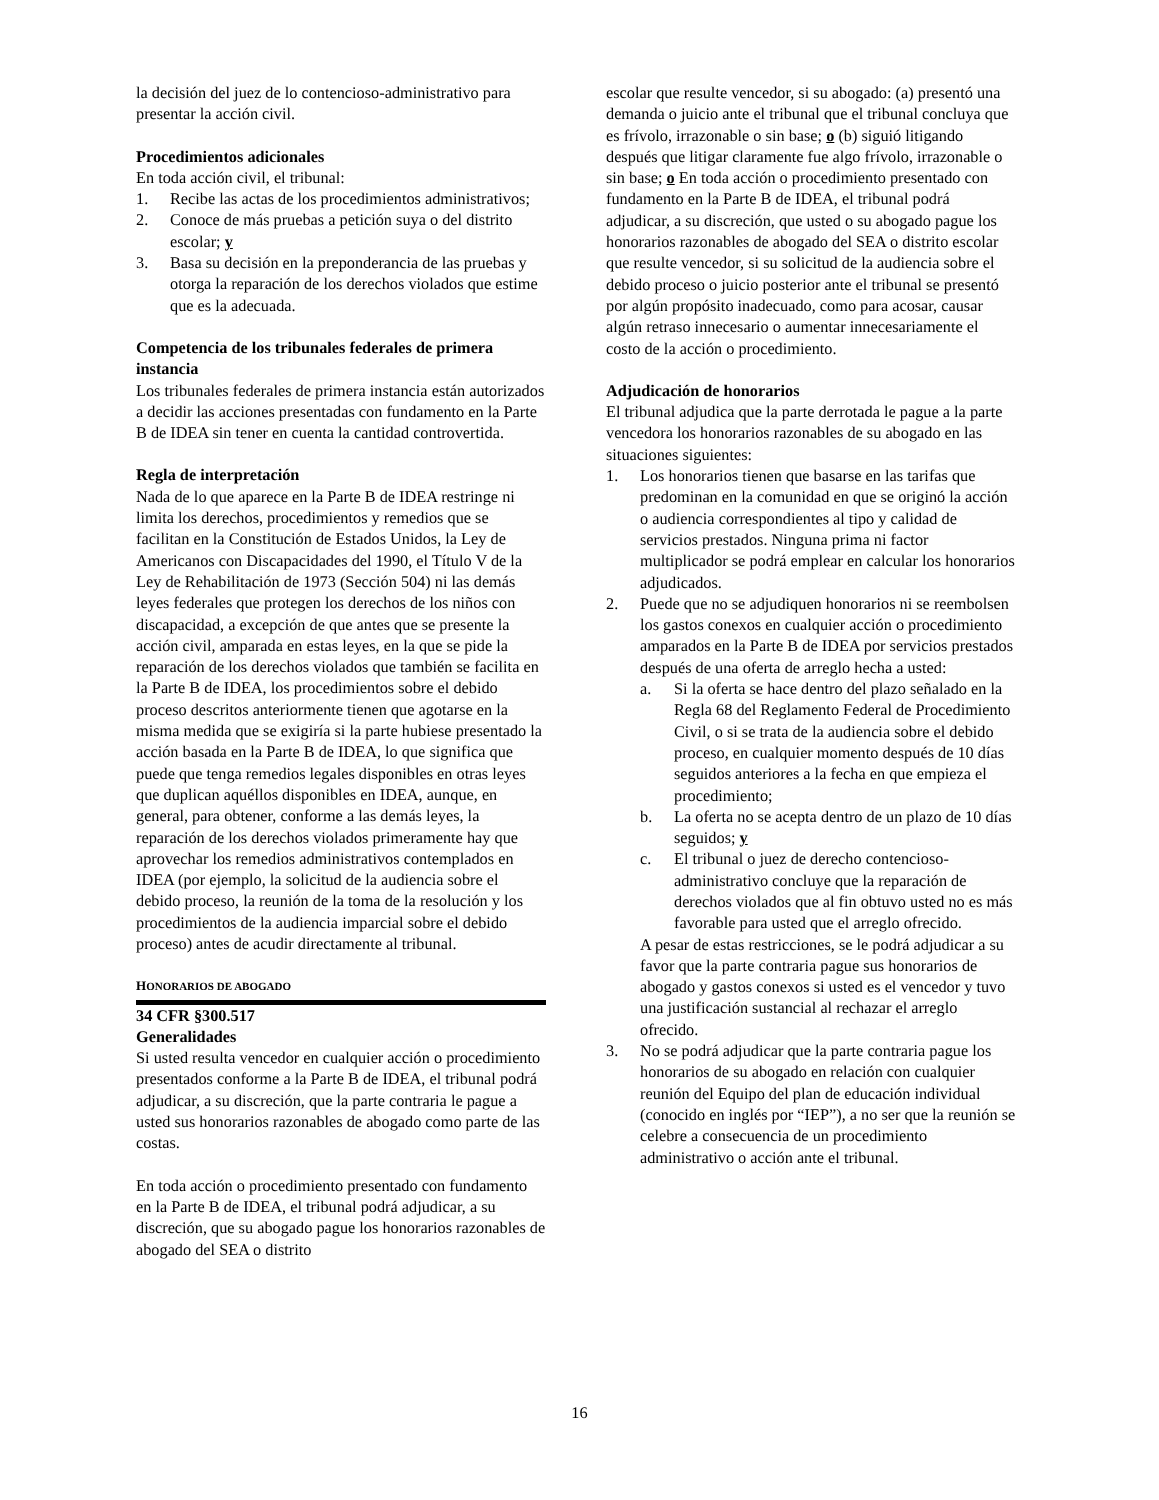la decisión del juez de lo contencioso-administrativo para presentar la acción civil.
Procedimientos adicionales
En toda acción civil, el tribunal:
1. Recibe las actas de los procedimientos administrativos;
2. Conoce de más pruebas a petición suya o del distrito escolar; y
3. Basa su decisión en la preponderancia de las pruebas y otorga la reparación de los derechos violados que estime que es la adecuada.
Competencia de los tribunales federales de primera instancia
Los tribunales federales de primera instancia están autorizados a decidir las acciones presentadas con fundamento en la Parte B de IDEA sin tener en cuenta la cantidad controvertida.
Regla de interpretación
Nada de lo que aparece en la Parte B de IDEA restringe ni limita los derechos, procedimientos y remedios que se facilitan en la Constitución de Estados Unidos, la Ley de Americanos con Discapacidades del 1990, el Título V de la Ley de Rehabilitación de 1973 (Sección 504) ni las demás leyes federales que protegen los derechos de los niños con discapacidad, a excepción de que antes que se presente la acción civil, amparada en estas leyes, en la que se pide la reparación de los derechos violados que también se facilita en la Parte B de IDEA, los procedimientos sobre el debido proceso descritos anteriormente tienen que agotarse en la misma medida que se exigiría si la parte hubiese presentado la acción basada en la Parte B de IDEA, lo que significa que puede que tenga remedios legales disponibles en otras leyes que duplican aquéllos disponibles en IDEA, aunque, en general, para obtener, conforme a las demás leyes, la reparación de los derechos violados primeramente hay que aprovechar los remedios administrativos contemplados en IDEA (por ejemplo, la solicitud de la audiencia sobre el debido proceso, la reunión de la toma de la resolución y los procedimientos de la audiencia imparcial sobre el debido proceso) antes de acudir directamente al tribunal.
HONORARIOS DE ABOGADO
34 CFR §300.517
Generalidades
Si usted resulta vencedor en cualquier acción o procedimiento presentados conforme a la Parte B de IDEA, el tribunal podrá adjudicar, a su discreción, que la parte contraria le pague a usted sus honorarios razonables de abogado como parte de las costas.
En toda acción o procedimiento presentado con fundamento en la Parte B de IDEA, el tribunal podrá adjudicar, a su discreción, que su abogado pague los honorarios razonables de abogado del SEA o distrito
escolar que resulte vencedor, si su abogado: (a) presentó una demanda o juicio ante el tribunal que el tribunal concluya que es frívolo, irrazonable o sin base; o (b) siguió litigando después que litigar claramente fue algo frívolo, irrazonable o sin base; o En toda acción o procedimiento presentado con fundamento en la Parte B de IDEA, el tribunal podrá adjudicar, a su discreción, que usted o su abogado pague los honorarios razonables de abogado del SEA o distrito escolar que resulte vencedor, si su solicitud de la audiencia sobre el debido proceso o juicio posterior ante el tribunal se presentó por algún propósito inadecuado, como para acosar, causar algún retraso innecesario o aumentar innecesariamente el costo de la acción o procedimiento.
Adjudicación de honorarios
El tribunal adjudica que la parte derrotada le pague a la parte vencedora los honorarios razonables de su abogado en las situaciones siguientes:
1. Los honorarios tienen que basarse en las tarifas que predominan en la comunidad en que se originó la acción o audiencia correspondientes al tipo y calidad de servicios prestados. Ninguna prima ni factor multiplicador se podrá emplear en calcular los honorarios adjudicados.
2. Puede que no se adjudiquen honorarios ni se reembolsen los gastos conexos en cualquier acción o procedimiento amparados en la Parte B de IDEA por servicios prestados después de una oferta de arreglo hecha a usted:
a. Si la oferta se hace dentro del plazo señalado en la Regla 68 del Reglamento Federal de Procedimiento Civil, o si se trata de la audiencia sobre el debido proceso, en cualquier momento después de 10 días seguidos anteriores a la fecha en que empieza el procedimiento;
b. La oferta no se acepta dentro de un plazo de 10 días seguidos; y
c. El tribunal o juez de derecho contencioso-administrativo concluye que la reparación de derechos violados que al fin obtuvo usted no es más favorable para usted que el arreglo ofrecido.
A pesar de estas restricciones, se le podrá adjudicar a su favor que la parte contraria pague sus honorarios de abogado y gastos conexos si usted es el vencedor y tuvo una justificación sustancial al rechazar el arreglo ofrecido.
3. No se podrá adjudicar que la parte contraria pague los honorarios de su abogado en relación con cualquier reunión del Equipo del plan de educación individual (conocido en inglés por “IEP”), a no ser que la reunión se celebre a consecuencia de un procedimiento administrativo o acción ante el tribunal.
16